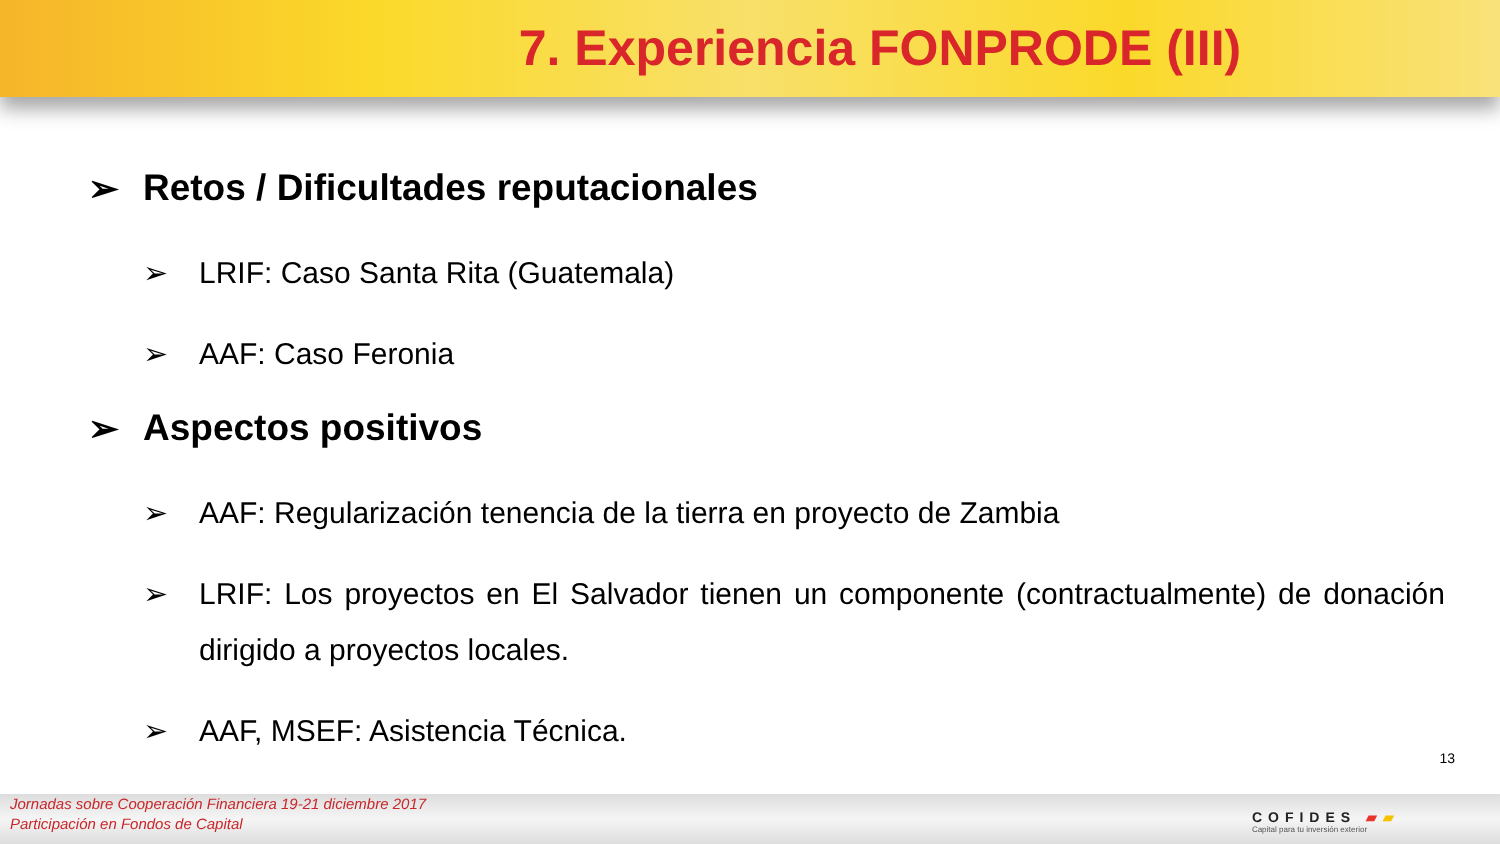7. Experiencia FONPRODE (III)
➢ Retos / Dificultades reputacionales
➢ LRIF: Caso Santa Rita (Guatemala)
➢ AAF: Caso Feronia
➢ Aspectos positivos
➢ AAF: Regularización tenencia de la tierra en proyecto de Zambia
➢ LRIF: Los proyectos en El Salvador tienen un componente (contractualmente) de donación dirigido a proyectos locales.
➢ AAF, MSEF: Asistencia Técnica.
13
Jornadas sobre Cooperación Financiera 19-21 diciembre 2017
Participación en Fondos de Capital
COFIDES ▰▰
Capital para tu inversión exterior